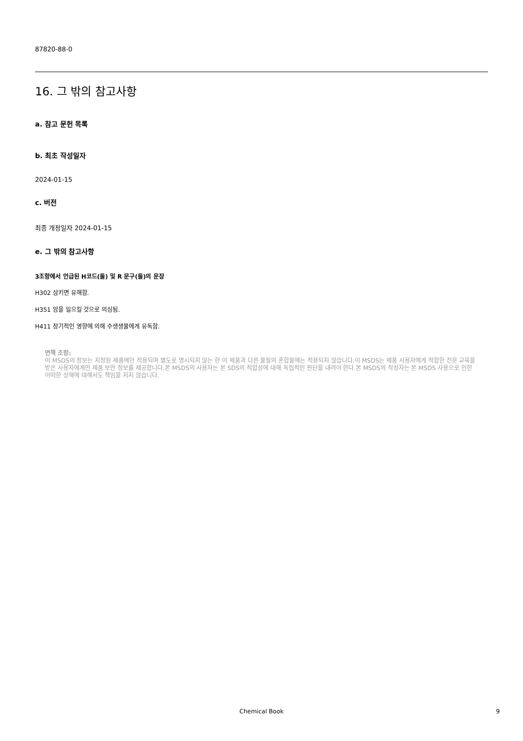87820-88-0
16. 그 밖의 참고사항
a. 참고 문헌 목록
b. 최초 작성일자
2024-01-15
c. 버전
최종 개정일자 2024-01-15
e. 그 밖의 참고사항
3조항에서 언급된 H코드(들) 및 R 문구(들)의 문장
H302 삼키면 유해함.
H351 암을 일으킬 것으로 의심됨.
H411 장기적인 영향에 의해 수생생물에게 유독함.
면책 조항:
이 MSDS의 정보는 지정된 제품에만 적용되며 별도로 명시되지 않는 한 이 제품과 다른 물질의 혼합물에는 적용되지 않습니다.이 MSDS는 제품 사용자에게 적합한 전문 교육을 받은 사용자에게만 제품 보안 정보를 제공합니다.본 MSDS의 사용자는 본 SDS의 적합성에 대해 독립적인 판단을 내려야 한다.본 MSDS의 작성자는 본 MSDS 사용으로 인한 어떠한 상해에 대해서도 책임을 지지 않습니다.
Chemical Book
9